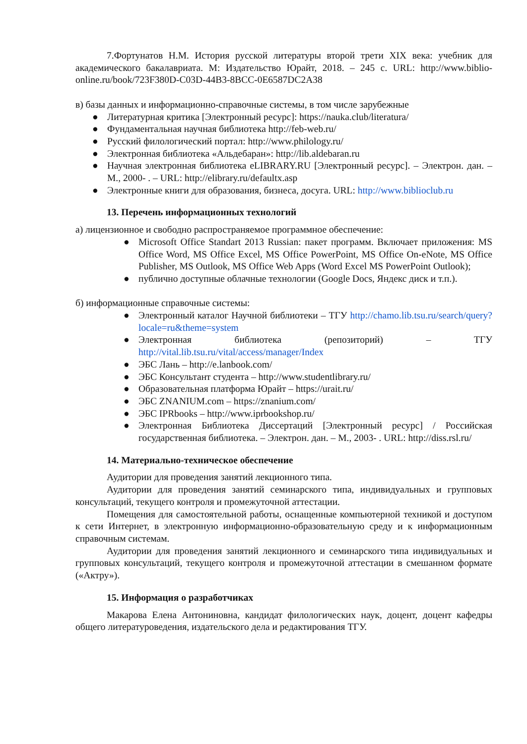7.Фортунатов Н.М. История русской литературы второй трети XIX века: учебник для академического бакалавриата. М: Издательство Юрайт, 2018. – 245 с. URL: http://www.biblio-online.ru/book/723F380D-C03D-44B3-8BCC-0E6587DC2A38
в) базы данных и информационно-справочные системы, в том числе зарубежные
● Литературная критика [Электронный ресурс]: https://nauka.club/literatura/
● Фундаментальная научная библиотека http://feb-web.ru/
● Русский филологический портал: http://www.philology.ru/
● Электронная библиотека «Альдебаран»: http://lib.aldebaran.ru
● Научная электронная библиотека eLIBRARY.RU [Электронный ресурс]. – Электрон. дан. – М., 2000- . – URL: http://elibrary.ru/defaultx.asp
● Электронные книги для образования, бизнеса, досуга. URL: http://www.biblioclub.ru
13. Перечень информационных технологий
а) лицензионное и свободно распространяемое программное обеспечение:
● Microsoft Office Standart 2013 Russian: пакет программ. Включает приложения: MS Office Word, MS Office Excel, MS Office PowerPoint, MS Office On-eNote, MS Office Publisher, MS Outlook, MS Office Web Apps (Word Excel MS PowerPoint Outlook);
● публично доступные облачные технологии (Google Docs, Яндекс диск и т.п.).
б) информационные справочные системы:
● Электронный каталог Научной библиотеки – ТГУ http://chamo.lib.tsu.ru/search/query?locale=ru&theme=system
● Электронная библиотека (репозиторий) – ТГУ http://vital.lib.tsu.ru/vital/access/manager/Index
● ЭБС Лань – http://e.lanbook.com/
● ЭБС Консультант студента – http://www.studentlibrary.ru/
● Образовательная платформа Юрайт – https://urait.ru/
● ЭБС ZNANIUM.com – https://znanium.com/
● ЭБС IPRbooks – http://www.iprbookshop.ru/
● Электронная Библиотека Диссертаций [Электронный ресурс] / Российская государственная библиотека. – Электрон. дан. – М., 2003- . URL: http://diss.rsl.ru/
14. Материально-техническое обеспечение
Аудитории для проведения занятий лекционного типа.
Аудитории для проведения занятий семинарского типа, индивидуальных и групповых консультаций, текущего контроля и промежуточной аттестации.
Помещения для самостоятельной работы, оснащенные компьютерной техникой и доступом к сети Интернет, в электронную информационно-образовательную среду и к информационным справочным системам.
Аудитории для проведения занятий лекционного и семинарского типа индивидуальных и групповых консультаций, текущего контроля и промежуточной аттестации в смешанном формате («Актру»).
15. Информация о разработчиках
Макарова Елена Антониновна, кандидат филологических наук, доцент, доцент кафедры общего литературоведения, издательского дела и редактирования ТГУ.